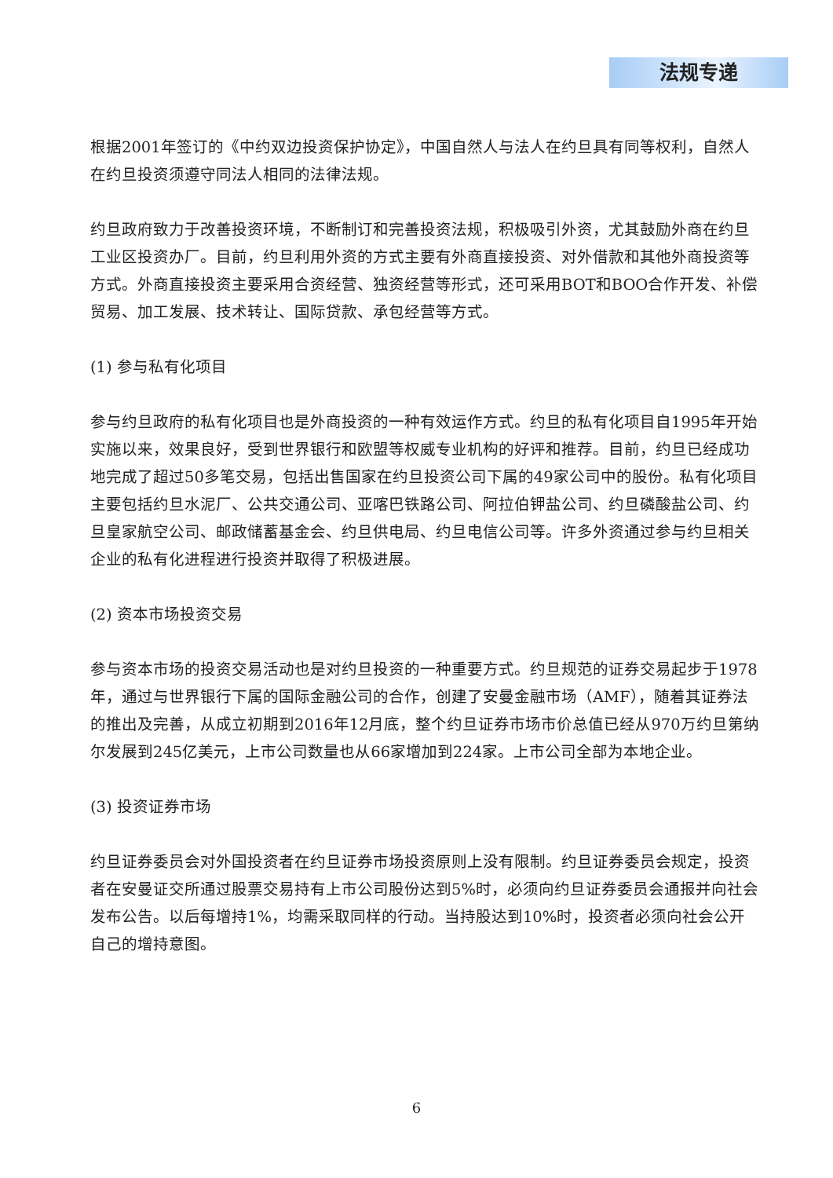法规专递
根据2001年签订的《中约双边投资保护协定》，中国自然人与法人在约旦具有同等权利，自然人在约旦投资须遵守同法人相同的法律法规。
约旦政府致力于改善投资环境，不断制订和完善投资法规，积极吸引外资，尤其鼓励外商在约旦工业区投资办厂。目前，约旦利用外资的方式主要有外商直接投资、对外借款和其他外商投资等方式。外商直接投资主要采用合资经营、独资经营等形式，还可采用BOT和BOO合作开发、补偿贸易、加工发展、技术转让、国际贷款、承包经营等方式。
(1) 参与私有化项目
参与约旦政府的私有化项目也是外商投资的一种有效运作方式。约旦的私有化项目自1995年开始实施以来，效果良好，受到世界银行和欧盟等权威专业机构的好评和推荐。目前，约旦已经成功地完成了超过50多笔交易，包括出售国家在约旦投资公司下属的49家公司中的股份。私有化项目主要包括约旦水泥厂、公共交通公司、亚喀巴铁路公司、阿拉伯钾盐公司、约旦磷酸盐公司、约旦皇家航空公司、邮政储蓄基金会、约旦供电局、约旦电信公司等。许多外资通过参与约旦相关企业的私有化进程进行投资并取得了积极进展。
(2) 资本市场投资交易
参与资本市场的投资交易活动也是对约旦投资的一种重要方式。约旦规范的证券交易起步于1978年，通过与世界银行下属的国际金融公司的合作，创建了安曼金融市场（AMF），随着其证券法的推出及完善，从成立初期到2016年12月底，整个约旦证券市场市价总值已经从970万约旦第纳尔发展到245亿美元，上市公司数量也从66家增加到224家。上市公司全部为本地企业。
(3) 投资证券市场
约旦证券委员会对外国投资者在约旦证券市场投资原则上没有限制。约旦证券委员会规定，投资者在安曼证交所通过股票交易持有上市公司股份达到5%时，必须向约旦证券委员会通报并向社会发布公告。以后每增持1%，均需采取同样的行动。当持股达到10%时，投资者必须向社会公开自己的增持意图。
6